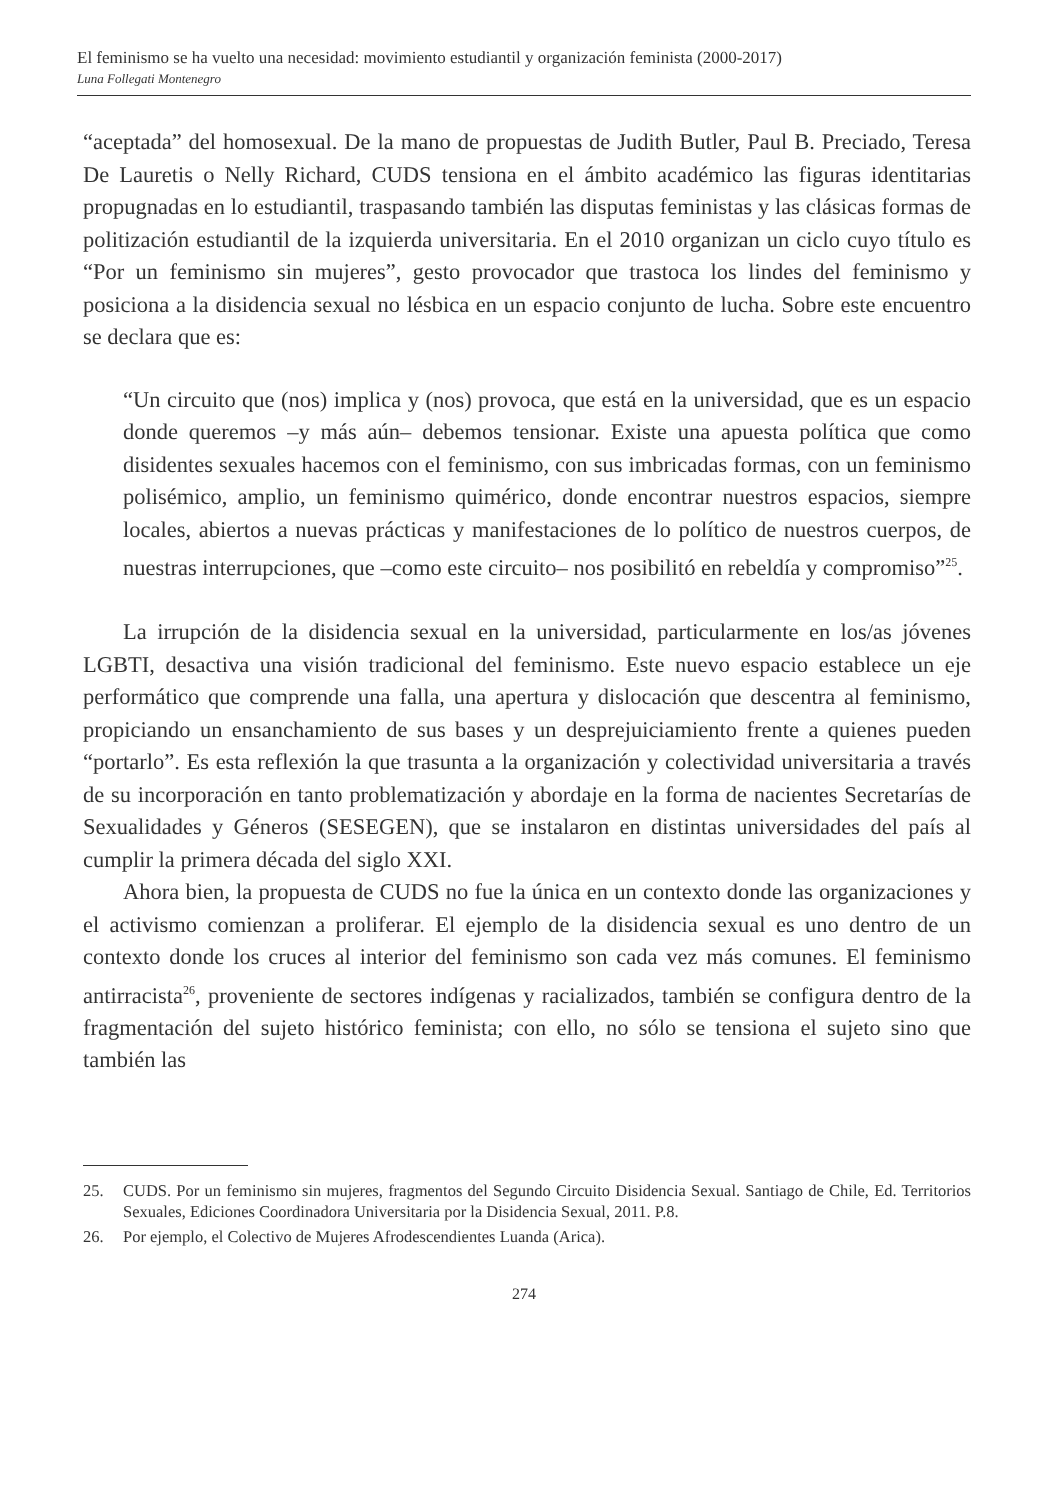El feminismo se ha vuelto una necesidad: movimiento estudiantil y organización feminista (2000-2017)
Luna Follegati Montenegro
“aceptada” del homosexual. De la mano de propuestas de Judith Butler, Paul B. Preciado, Teresa De Lauretis o Nelly Richard, CUDS tensiona en el ámbito académico las figuras identitarias propugnadas en lo estudiantil, traspasando también las disputas feministas y las clásicas formas de politización estudiantil de la izquierda universitaria. En el 2010 organizan un ciclo cuyo título es “Por un feminismo sin mujeres”, gesto provocador que trastoca los lindes del feminismo y posiciona a la disidencia sexual no lésbica en un espacio conjunto de lucha. Sobre este encuentro se declara que es:
“Un circuito que (nos) implica y (nos) provoca, que está en la universidad, que es un espacio donde queremos –y más aún– debemos tensionar. Existe una apuesta política que como disidentes sexuales hacemos con el feminismo, con sus imbricadas formas, con un feminismo polisémico, amplio, un feminismo quimérico, donde encontrar nuestros espacios, siempre locales, abiertos a nuevas prácticas y manifestaciones de lo político de nuestros cuerpos, de nuestras interrupciones, que –como este circuito– nos posibilitó en rebeldía y compromiso”<sup>25</sup>.
La irrupción de la disidencia sexual en la universidad, particularmente en los/as jóvenes LGBTI, desactiva una visión tradicional del feminismo. Este nuevo espacio establece un eje performático que comprende una falla, una apertura y dislocación que descentra al feminismo, propiciando un ensanchamiento de sus bases y un desprejuiciamiento frente a quienes pueden “portarlo”. Es esta reflexión la que trasunta a la organización y colectividad universitaria a través de su incorporación en tanto problematización y abordaje en la forma de nacientes Secretarías de Sexualidades y Géneros (SESEGEN), que se instalaron en distintas universidades del país al cumplir la primera década del siglo XXI.
Ahora bien, la propuesta de CUDS no fue la única en un contexto donde las organizaciones y el activismo comienzan a proliferar. El ejemplo de la disidencia sexual es uno dentro de un contexto donde los cruces al interior del feminismo son cada vez más comunes. El feminismo antirracista<sup>26</sup>, proveniente de sectores indígenas y racializados, también se configura dentro de la fragmentación del sujeto histórico feminista; con ello, no sólo se tensiona el sujeto sino que también las
25. CUDS. Por un feminismo sin mujeres, fragmentos del Segundo Circuito Disidencia Sexual. Santiago de Chile, Ed. Territorios Sexuales, Ediciones Coordinadora Universitaria por la Disidencia Sexual, 2011. P.8.
26. Por ejemplo, el Colectivo de Mujeres Afrodescendientes Luanda (Arica).
274